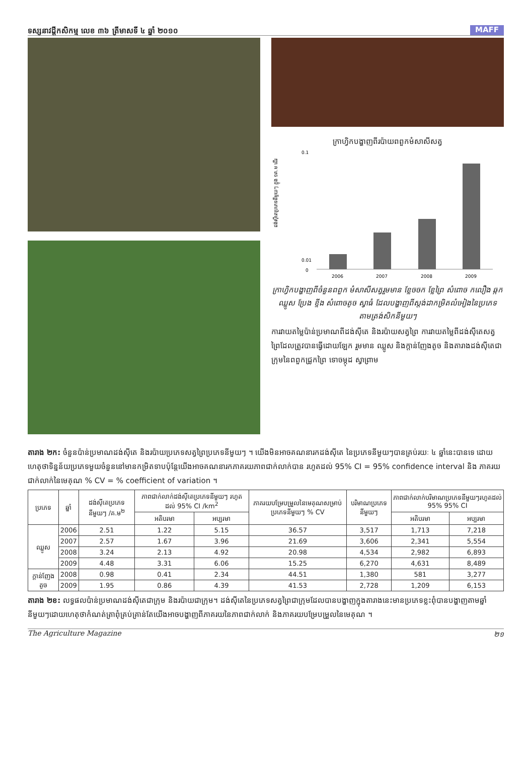ទស្សនាវដ្ដីកសិកម្ម លេខ ៣៦ ត្រីមាសទី ៤ ឆ្នាំ ២០១០ MAFF
ក្រាហ្វិកបង្ហាញពីរប៉ាយពពួកមំសាសីសត្វ
ដង់ស៊ីតេប្រភេទនីមួយៗ ក្នុង ១គ.ម ដើរ
0.1
0.01
0
2006
2007
2008
2009
ក្រាហ្វិកបង្ហាញពីចំនួនពពួក មំសាសីសត្វរួមមាន ខ្លែចចក ខ្លែព្រៃ សំពោច កលឿង ឆ្កក ឈ្លូស ប្រែង ខ្ទីង សំពោចតូច ស្វាធំ ដែលបង្ហាញពីស្តង់ដាកម្រិតលំអៀងនៃប្រភេទ តាមត្រង់សិកនីមួយៗ
ការវាយតម្លៃប៉ាន់ប្រមាណពីដង់ស៊ីតេ និងរប៉ាយសត្វព្រៃ ការវាយតម្លៃពីដង់ស៊ីតេសត្វព្រៃដែលត្រូវបានធ្វើដោយឡែក រួមមាន ឈ្លូស និងក្តាន់ញែងតូច និងតារាងដង់ស៊ីតេជាក្រុមនៃពពួកជ្រូកព្រៃ ទោចម្កុដ ស្វាព្រាម
តារាង ២ក: ចំនួនប៉ាន់ប្រមាណដង់ស៊ីតេ និងរប៉ាយប្រភេទសត្វព្រៃប្រភេទនីមួយៗ ។ យើងមិនអាចគណនារកដង់ស៊ីតេ នៃប្រភេទនីមួយៗបានគ្រប់រយៈ ៤ ឆ្នាំនេះបានទេ ដោយហេតុថាទិន្នន័យប្រភេទមួយចំនួននៅមានកម្រិតទាបប៉ុន្តែយើងអាចគណនារកភាគរយភាពជាក់លាក់បាន រហូតដល់ 95% CI = 95% confidence interval និង ភាគរយជាក់លាក់នៃមេគុណ % CV = % coefficient of variation ។
| ប្រភេទ | ឆ្នាំ | ដង់ស៊ីតេប្រភេទនីមួយៗ /គ.ម<sup>២</sup> | ភាពជាក់លាក់ដង់ស៊ីតេប្រភេទនីមួយៗ រហូតដល់ 95% CI /km<sup>2</sup> | | ភាគរយបម្រែបម្រួលនៃមេគុណសម្រាប់ប្រភេទនីមួយៗ % CV | បរិមាណប្រភេទនីមួយៗ | ភាពជាក់លាក់បរិមាណប្រភេទនីមួយៗរហូតដល់ 95% 95% CI | |
| --- | --- | --- | --- | --- | --- | --- | --- | --- |
| | | | អតិបរមា | អប្បរមា | | | អតិបរមា | អប្បរមា |
| ឈ្លូស | 2006 | 2.51 | 1.22 | 5.15 | 36.57 | 3,517 | 1,713 | 7,218 |
| | 2007 | 2.57 | 1.67 | 3.96 | 21.69 | 3,606 | 2,341 | 5,554 |
| | 2008 | 3.24 | 2.13 | 4.92 | 20.98 | 4,534 | 2,982 | 6,893 |
| | 2009 | 4.48 | 3.31 | 6.06 | 15.25 | 6,270 | 4,631 | 8,489 |
| ក្តាន់ញែងតូច | 2008 | 0.98 | 0.41 | 2.34 | 44.51 | 1,380 | 581 | 3,277 |
| | 2009 | 1.95 | 0.86 | 4.39 | 41.53 | 2,728 | 1,209 | 6,153 |
តារាង ២ខ: លទ្ធផលប៉ាន់ប្រមាណដង់ស៊ីតេជាក្រុម និងរប៉ាយជាក្រុម។ ដង់ស៊ីតេនៃប្រភេទសត្វព្រៃជាក្រុមដែលបានបង្ហាញក្នុងតារាងនេះមានប្រភេទខ្លះពុំបានបង្ហាញតាមឆ្នាំនីមួយៗដោយហេតុថាកំណត់ត្រាពុំគ្រប់គ្រាន់តែយើងអាចបង្ហាញពីភាគរយនៃភាពជាក់លាក់ និងភាគរយបម្រែបម្រួលនៃមេគុណ ។
The Agriculture Magazine ២១